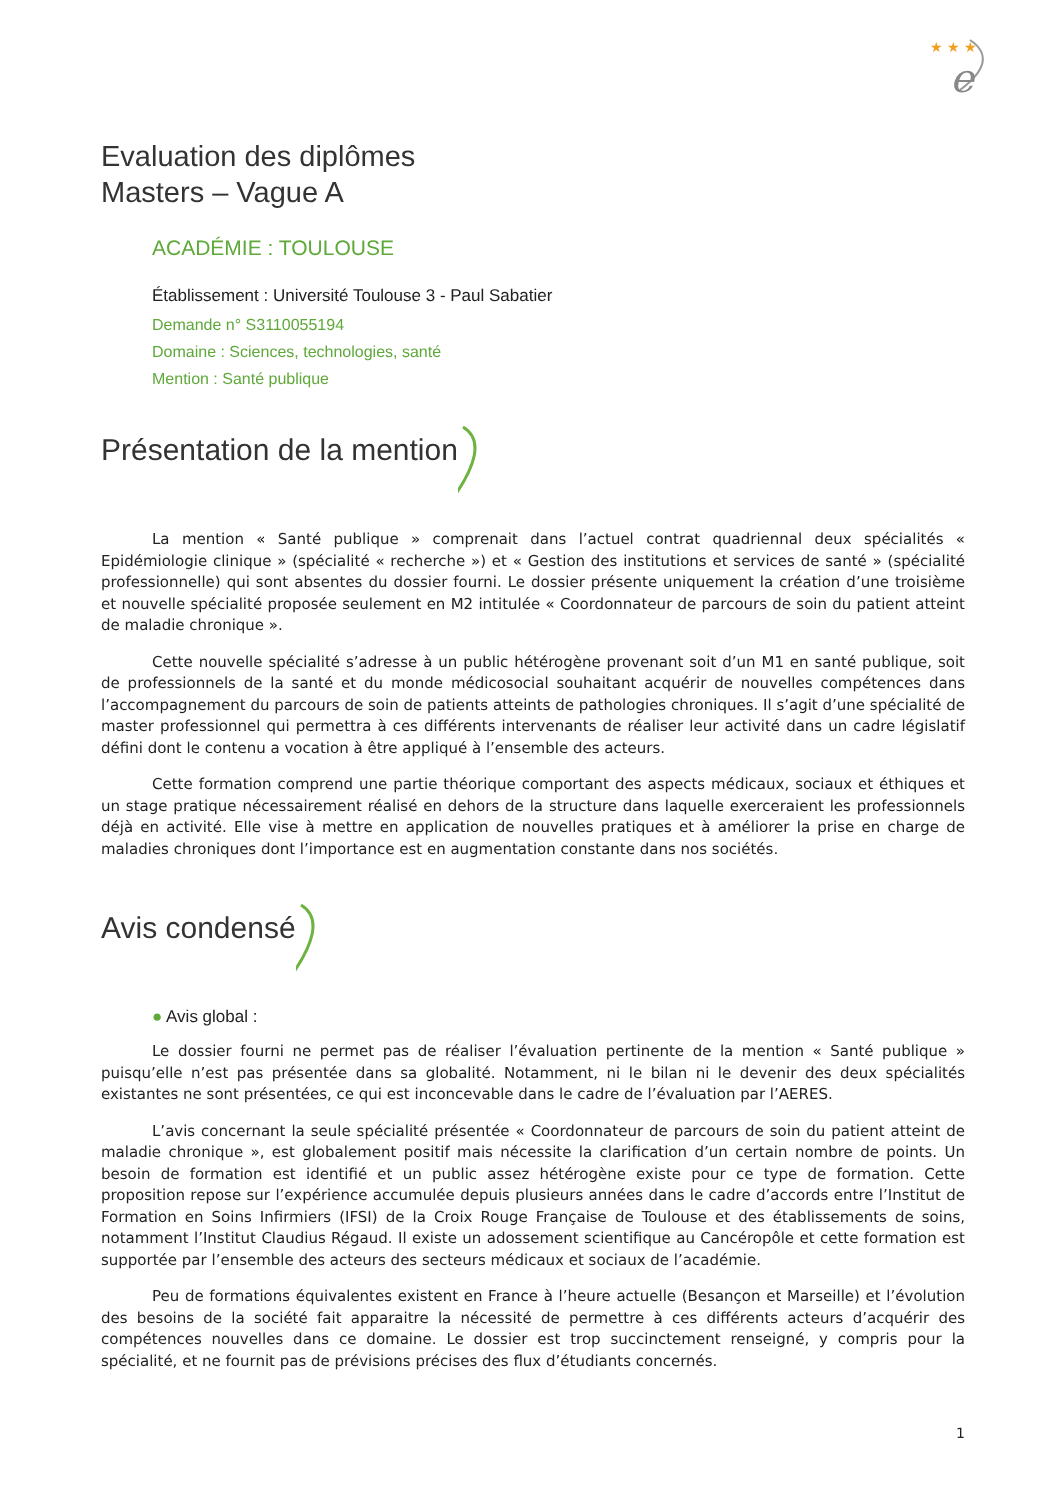★ ★ ★
e
Evaluation des diplômes
Masters – Vague A
ACADÉMIE : TOULOUSE
Établissement : Université Toulouse 3 - Paul Sabatier
Demande n° S3110055194
Domaine : Sciences, technologies, santé
Mention : Santé publique
Présentation de la mention
La mention « Santé publique » comprenait dans l’actuel contrat quadriennal deux spécialités « Epidémiologie clinique » (spécialité « recherche ») et « Gestion des institutions et services de santé » (spécialité professionnelle) qui sont absentes du dossier fourni. Le dossier présente uniquement la création d’une troisième et nouvelle spécialité proposée seulement en M2 intitulée « Coordonnateur de parcours de soin du patient atteint de maladie chronique ».
Cette nouvelle spécialité s’adresse à un public hétérogène provenant soit d’un M1 en santé publique, soit de professionnels de la santé et du monde médicosocial souhaitant acquérir de nouvelles compétences dans l’accompagnement du parcours de soin de patients atteints de pathologies chroniques. Il s’agit d’une spécialité de master professionnel qui permettra à ces différents intervenants de réaliser leur activité dans un cadre législatif défini dont le contenu a vocation à être appliqué à l’ensemble des acteurs.
Cette formation comprend une partie théorique comportant des aspects médicaux, sociaux et éthiques et un stage pratique nécessairement réalisé en dehors de la structure dans laquelle exerceraient les professionnels déjà en activité. Elle vise à mettre en application de nouvelles pratiques et à améliorer la prise en charge de maladies chroniques dont l’importance est en augmentation constante dans nos sociétés.
Avis condensé
● Avis global :
Le dossier fourni ne permet pas de réaliser l’évaluation pertinente de la mention « Santé publique » puisqu’elle n’est pas présentée dans sa globalité. Notamment, ni le bilan ni le devenir des deux spécialités existantes ne sont présentées, ce qui est inconcevable dans le cadre de l’évaluation par l’AERES.
L’avis concernant la seule spécialité présentée « Coordonnateur de parcours de soin du patient atteint de maladie chronique », est globalement positif mais nécessite la clarification d’un certain nombre de points. Un besoin de formation est identifié et un public assez hétérogène existe pour ce type de formation. Cette proposition repose sur l’expérience accumulée depuis plusieurs années dans le cadre d’accords entre l’Institut de Formation en Soins Infirmiers (IFSI) de la Croix Rouge Française de Toulouse et des établissements de soins, notamment l’Institut Claudius Régaud. Il existe un adossement scientifique au Cancéropôle et cette formation est supportée par l’ensemble des acteurs des secteurs médicaux et sociaux de l’académie.
Peu de formations équivalentes existent en France à l’heure actuelle (Besançon et Marseille) et l’évolution des besoins de la société fait apparaitre la nécessité de permettre à ces différents acteurs d’acquérir des compétences nouvelles dans ce domaine. Le dossier est trop succinctement renseigné, y compris pour la spécialité, et ne fournit pas de prévisions précises des flux d’étudiants concernés.
1